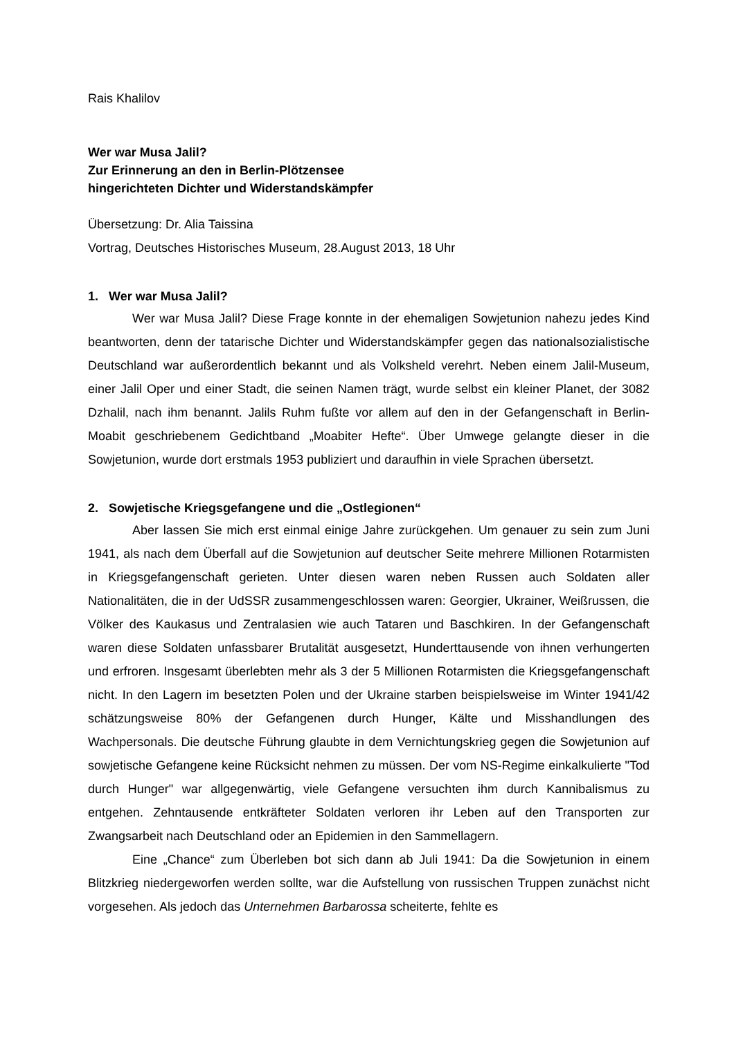Rais Khalilov
Wer war Musa Jalil?
Zur Erinnerung an den in Berlin-Plötzensee
hingerichteten Dichter und Widerstandskämpfer
Übersetzung: Dr. Alia Taissina
Vortrag, Deutsches Historisches Museum, 28.August 2013, 18 Uhr
1. Wer war Musa Jalil?
Wer war Musa Jalil? Diese Frage konnte in der ehemaligen Sowjetunion nahezu jedes Kind beantworten, denn der tatarische Dichter und Widerstandskämpfer gegen das nationalsozialistische Deutschland war außerordentlich bekannt und als Volksheld verehrt. Neben einem Jalil-Museum, einer Jalil Oper und einer Stadt, die seinen Namen trägt, wurde selbst ein kleiner Planet, der 3082 Dzhalil, nach ihm benannt. Jalils Ruhm fußte vor allem auf den in der Gefangenschaft in Berlin-Moabit geschriebenem Gedichtband „Moabiter Hefte“. Über Umwege gelangte dieser in die Sowjetunion, wurde dort erstmals 1953 publiziert und daraufhin in viele Sprachen übersetzt.
2. Sowjetische Kriegsgefangene und die „Ostlegionen“
Aber lassen Sie mich erst einmal einige Jahre zurückgehen. Um genauer zu sein zum Juni 1941, als nach dem Überfall auf die Sowjetunion auf deutscher Seite mehrere Millionen Rotarmisten in Kriegsgefangenschaft gerieten. Unter diesen waren neben Russen auch Soldaten aller Nationalitäten, die in der UdSSR zusammengeschlossen waren: Georgier, Ukrainer, Weißrussen, die Völker des Kaukasus und Zentralasien wie auch Tataren und Baschkiren. In der Gefangenschaft waren diese Soldaten unfassbarer Brutalität ausgesetzt, Hunderttausende von ihnen verhungerten und erfroren. Insgesamt überlebten mehr als 3 der 5 Millionen Rotarmisten die Kriegsgefangenschaft nicht. In den Lagern im besetzten Polen und der Ukraine starben beispielsweise im Winter 1941/42 schätzungsweise 80% der Gefangenen durch Hunger, Kälte und Misshandlungen des Wachpersonals. Die deutsche Führung glaubte in dem Vernichtungskrieg gegen die Sowjetunion auf sowjetische Gefangene keine Rücksicht nehmen zu müssen. Der vom NS-Regime einkalkulierte "Tod durch Hunger" war allgegenwärtig, viele Gefangene versuchten ihm durch Kannibalismus zu entgehen. Zehntausende entkräfteter Soldaten verloren ihr Leben auf den Transporten zur Zwangsarbeit nach Deutschland oder an Epidemien in den Sammellagern.
Eine „Chance“ zum Überleben bot sich dann ab Juli 1941: Da die Sowjetunion in einem Blitzkrieg niedergeworfen werden sollte, war die Aufstellung von russischen Truppen zunächst nicht vorgesehen. Als jedoch das Unternehmen Barbarossa scheiterte, fehlte es